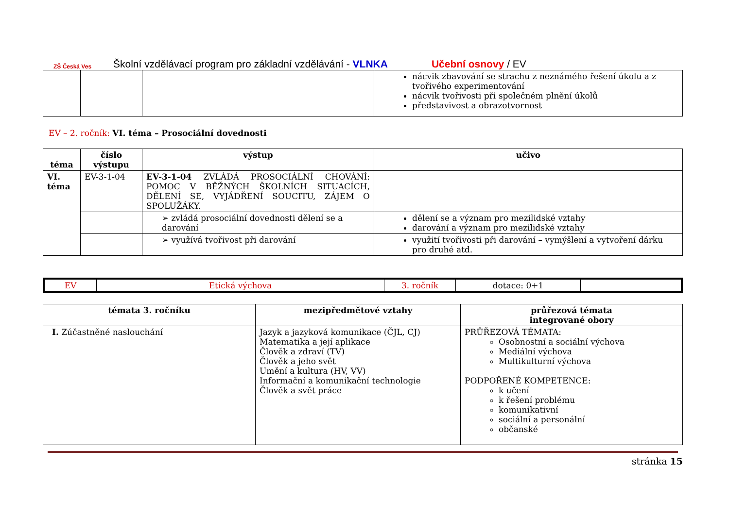ZŠ Česká Ves
Školní vzdělávací program pro základní vzdělávání - VLNKA Učební osnovy / EV
| | | | nácvik zbavování se strachu z neznámého řešení úkolu a z tvořivého experimentování nácvik tvořivosti při společném plnění úkolů představivost a obrazotvornost |
EV – 2. ročník: VI. téma – Prosociální dovednosti
| téma | číslo výstupu | výstup | učivo |
| --- | --- | --- | --- |
| VI. téma | EV-3-1-04 | EV-3-1-04 ZVLÁDÁ PROSOCIÁLNÍ CHOVÁNÍ: POMOC V BĚŽNÝCH ŠKOLNÍCH SITUACÍCH, DĚLENÍ SE, VYJÁDŘENÍ SOUCITU, ZÁJEM O SPOLUŽÁKY. | |
| | | ➢ zvládá prosociální dovednosti dělení se a darování | dělení se a význam pro mezilidské vztahy darování a význam pro mezilidské vztahy |
| | | ➢ využívá tvořivost při darování | využití tvořivosti při darování – vymýšlení a vytvoření dárku pro druhé atd. |
| EV | Etická výchova | 3. ročník | dotace: 0+1 | |
| témata 3. ročníku | mezipředmětové vztahy | průřezová témata integrované obory |
| --- | --- | --- |
| I. Zúčastněné naslouchání | Jazyk a jazyková komunikace (ČJL, CJ) Matematika a její aplikace Člověk a zdraví (TV) Člověk a jeho svět Umění a kultura (HV, VV) Informační a komunikační technologie Člověk a svět práce | PRŮŘEZOVÁ TÉMATA: Osobnostní a sociální výchova Mediální výchova Multikulturní výchova PODPOŘENÉ KOMPETENCE: k učení k řešení problému komunikativní sociální a personální občanské |
stránka 15